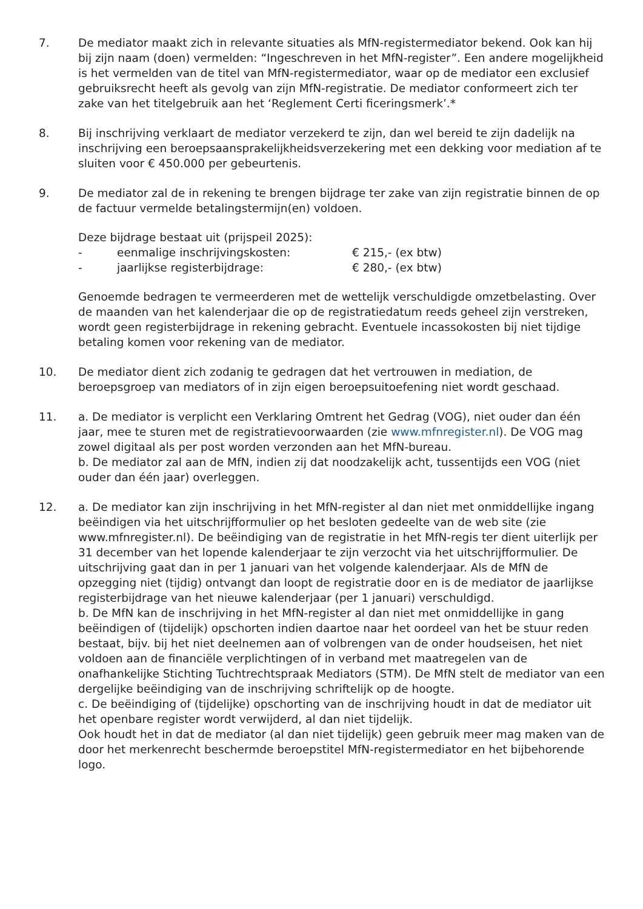7. De mediator maakt zich in relevante situaties als MfN-registermediator bekend. Ook kan hij bij zijn naam (doen) vermelden: “Ingeschreven in het MfN-register”. Een andere mogelijkheid is het vermelden van de titel van MfN-registermediator, waar op de mediator een exclusief gebruiksrecht heeft als gevolg van zijn MfN-registratie. De mediator conformeert zich ter zake van het titelgebruik aan het ‘Reglement Certi ficeringsmerk’.*
8. Bij inschrijving verklaart de mediator verzekerd te zijn, dan wel bereid te zijn dadelijk na inschrijving een beroepsaansprakelijkheidsverzekering met een dekking voor mediation af te sluiten voor € 450.000 per gebeurtenis.
9. De mediator zal de in rekening te brengen bijdrage ter zake van zijn registratie binnen de op de factuur vermelde betalingstermijn(en) voldoen.
Deze bijdrage bestaat uit (prijspeil 2025):
- eenmalige inschrijvingskosten: € 215,- (ex btw)
- jaarlijkse registerbijdrage: € 280,- (ex btw)
Genoemde bedragen te vermeerderen met de wettelijk verschuldigde omzetbelasting. Over de maanden van het kalenderjaar die op de registratiedatum reeds geheel zijn verstreken, wordt geen registerbijdrage in rekening gebracht. Eventuele incassokosten bij niet tijdige betaling komen voor rekening van de mediator.
10. De mediator dient zich zodanig te gedragen dat het vertrouwen in mediation, de beroepsgroep van mediators of in zijn eigen beroepsuitoefening niet wordt geschaad.
11. a. De mediator is verplicht een Verklaring Omtrent het Gedrag (VOG), niet ouder dan één jaar, mee te sturen met de registratievoorwaarden (zie www.mfnregister.nl). De VOG mag zowel digitaal als per post worden verzonden aan het MfN-bureau.
b. De mediator zal aan de MfN, indien zij dat noodzakelijk acht, tussentijds een VOG (niet ouder dan één jaar) overleggen.
12. a. De mediator kan zijn inschrijving in het MfN-register al dan niet met onmiddellijke ingang beëindigen via het uitschrijfformulier op het besloten gedeelte van de web site (zie www.mfnregister.nl). De beëindiging van de registratie in het MfN-regis ter dient uiterlijk per 31 december van het lopende kalenderjaar te zijn verzocht via het uitschrijfformulier. De uitschrijving gaat dan in per 1 januari van het volgende kalenderjaar. Als de MfN de opzegging niet (tijdig) ontvangt dan loopt de registratie door en is de mediator de jaarlijkse registerbijdrage van het nieuwe kalenderjaar (per 1 januari) verschuldigd.
b. De MfN kan de inschrijving in het MfN-register al dan niet met onmiddellijke in gang beëindigen of (tijdelijk) opschorten indien daartoe naar het oordeel van het be stuur reden bestaat, bijv. bij het niet deelnemen aan of volbrengen van de onder houdseisen, het niet voldoen aan de financiële verplichtingen of in verband met maatregelen van de onafhankelijke Stichting Tuchtrechtspraak Mediators (STM). De MfN stelt de mediator van een dergelijke beëindiging van de inschrijving schriftelijk op de hoogte.
c. De beëindiging of (tijdelijke) opschorting van de inschrijving houdt in dat de mediator uit het openbare register wordt verwijderd, al dan niet tijdelijk.
Ook houdt het in dat de mediator (al dan niet tijdelijk) geen gebruik meer mag maken van de door het merkenrecht beschermde beroepstitel MfN-registermediator en het bijbehorende logo.